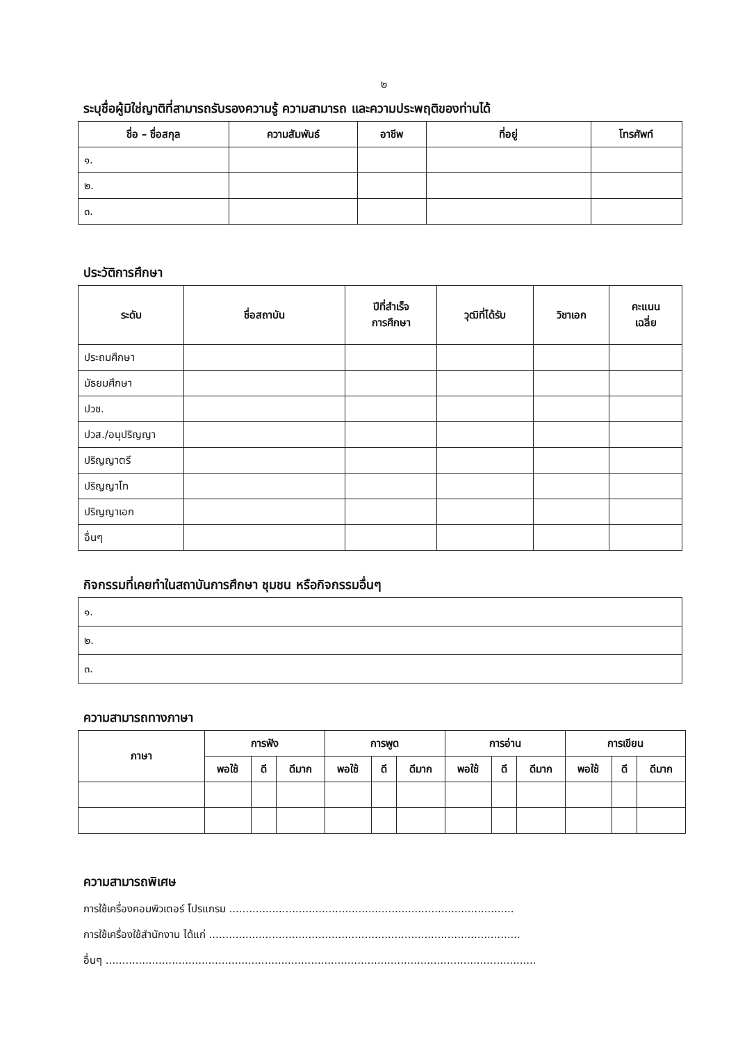๒
ระบุชื่อผู้มิใช่ญาติที่สามารถรับรองความรู้ ความสามารถ และความประพฤติของท่านได้
| ชื่อ – ชื่อสกุล | ความสัมพันธ์ | อาชีพ | ที่อยู่ | โทรศัพท์ |
| --- | --- | --- | --- | --- |
| ๑. | | | | |
| ๒. | | | | |
| ๓. | | | | |
ประวัติการศึกษา
| ระดับ | ชื่อสถาบัน | ปีที่สำเร็จ การศึกษา | วุฒิที่ได้รับ | วิชาเอก | คะแนน เฉลี่ย |
| --- | --- | --- | --- | --- | --- |
| ประถมศึกษา | | | | | |
| มัธยมศึกษา | | | | | |
| ปวช. | | | | | |
| ปวส./อนุปริญญา | | | | | |
| ปริญญาตรี | | | | | |
| ปริญญาโท | | | | | |
| ปริญญาเอก | | | | | |
| อื่นๆ | | | | | |
กิจกรรมที่เคยทำในสถาบันการศึกษา ชุมชน หรือกิจกรรมอื่นๆ
| ๑. |
| ๒. |
| ๓. |
ความสามารถทางภาษา
| ภาษา | การฟัง | | | การพูด | | | การอ่าน | | | การเขียน | | |
| --- | --- | --- | --- | --- | --- | --- | --- | --- | --- | --- | --- | --- |
| | พอใช้ | ดี | ดีมาก | พอใช้ | ดี | ดีมาก | พอใช้ | ดี | ดีมาก | พอใช้ | ดี | ดีมาก |
ความสามารถพิเศษ
การใช้เครื่องคอมพิวเตอร์ โปรแกรม ......................................................................................
การใช้เครื่องใช้สำนักงาน ได้แก่ ..............................................................................................
อื่นๆ ..................................................................................................................................